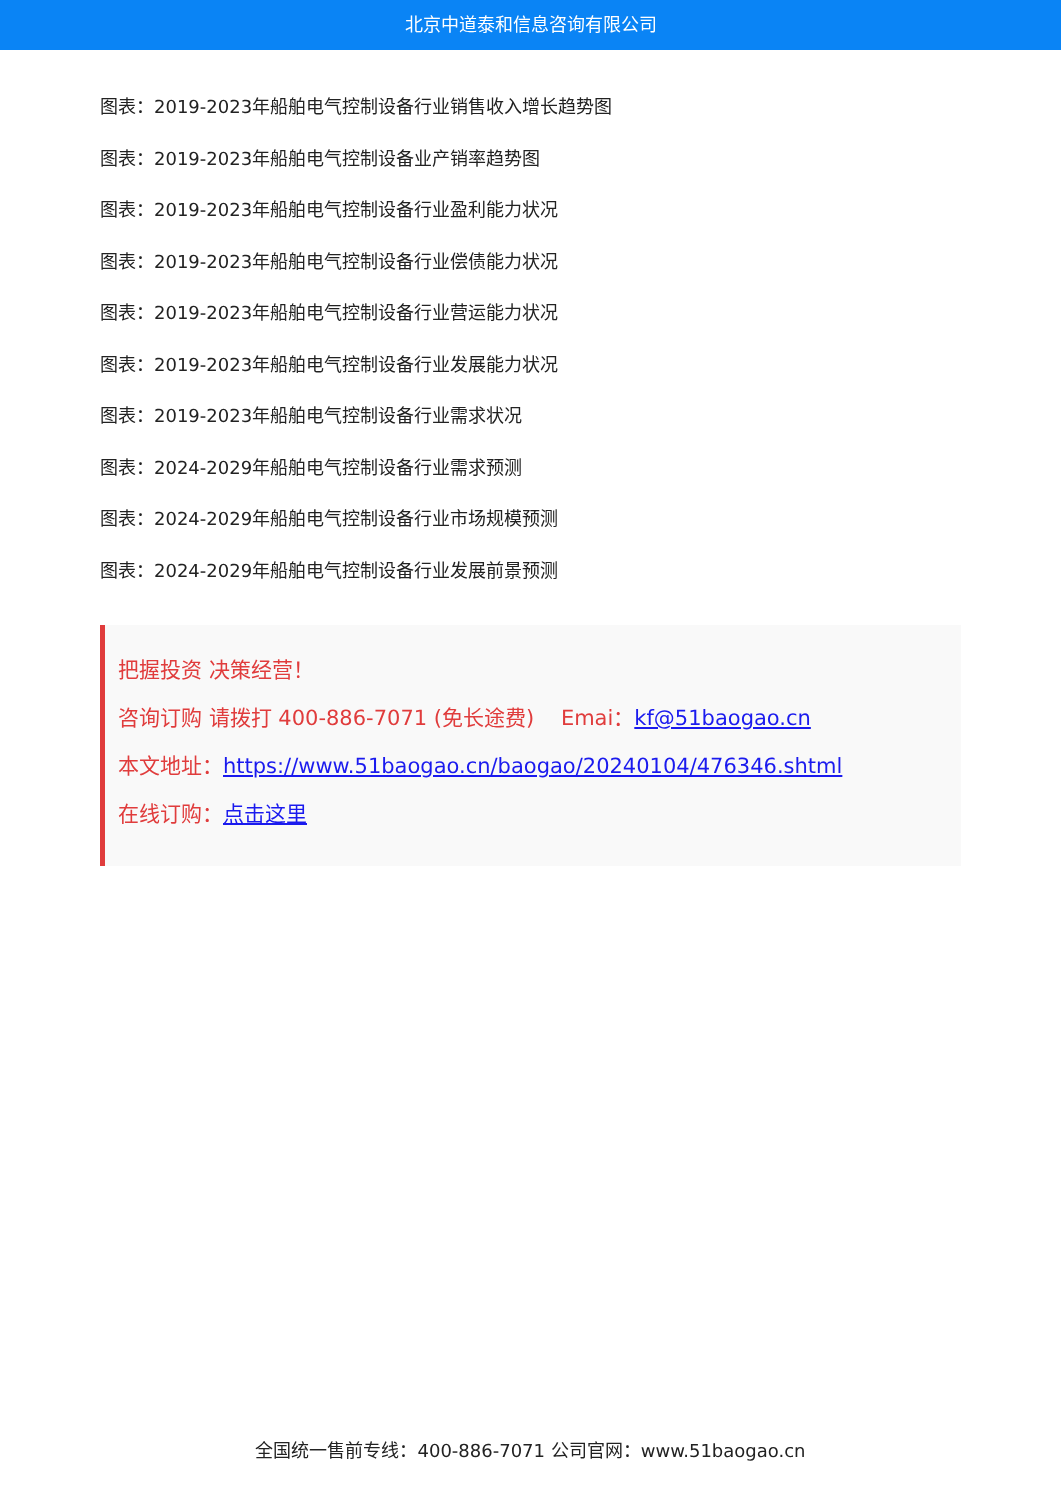北京中道泰和信息咨询有限公司
图表：2019-2023年船舶电气控制设备行业销售收入增长趋势图
图表：2019-2023年船舶电气控制设备业产销率趋势图
图表：2019-2023年船舶电气控制设备行业盈利能力状况
图表：2019-2023年船舶电气控制设备行业偿债能力状况
图表：2019-2023年船舶电气控制设备行业营运能力状况
图表：2019-2023年船舶电气控制设备行业发展能力状况
图表：2019-2023年船舶电气控制设备行业需求状况
图表：2024-2029年船舶电气控制设备行业需求预测
图表：2024-2029年船舶电气控制设备行业市场规模预测
图表：2024-2029年船舶电气控制设备行业发展前景预测
把握投资 决策经营！
咨询订购 请拨打 400-886-7071 (免长途费) Emai：kf@51baogao.cn
本文地址：https://www.51baogao.cn/baogao/20240104/476346.shtml
在线订购：点击这里
全国统一售前专线：400-886-7071 公司官网：www.51baogao.cn